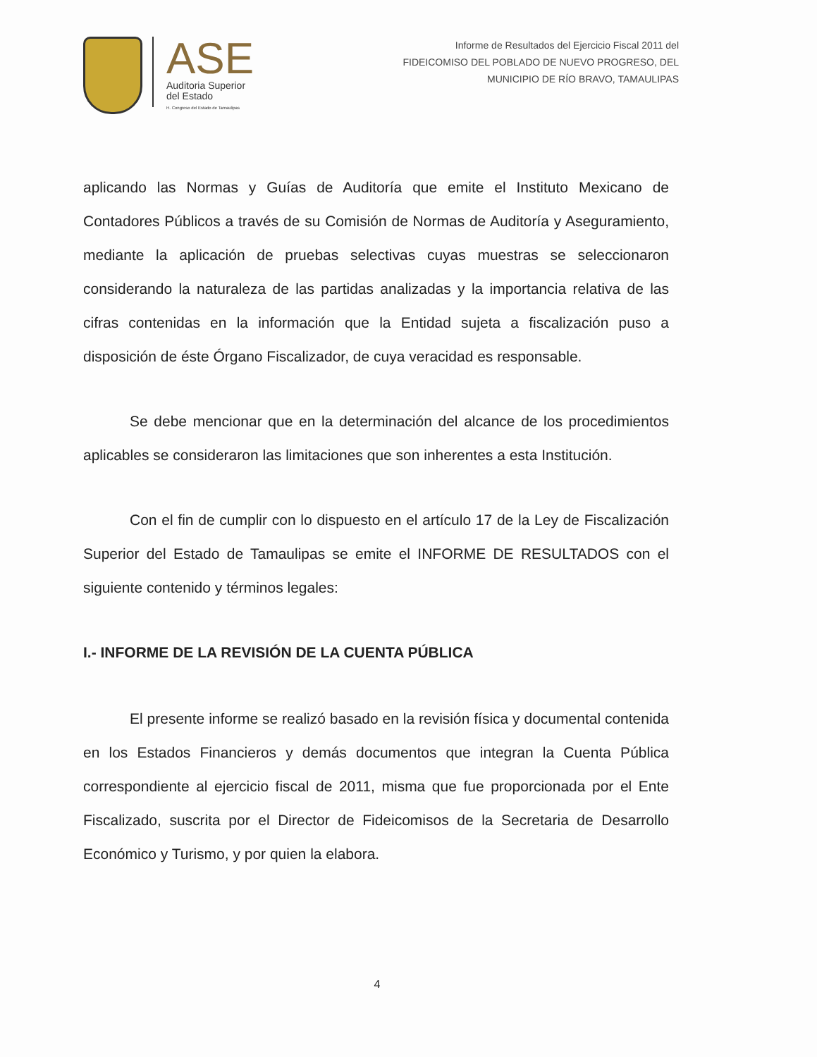ASE
Auditoria Superior
del Estado
H. Congreso del Estado de Tamaulipas
Informe de Resultados del Ejercicio Fiscal 2011 del
FIDEICOMISO DEL POBLADO DE NUEVO PROGRESO, DEL
MUNICIPIO DE RÍO BRAVO, TAMAULIPAS
aplicando las Normas y Guías de Auditoría que emite el Instituto Mexicano de Contadores Públicos a través de su Comisión de Normas de Auditoría y Aseguramiento, mediante la aplicación de pruebas selectivas cuyas muestras se seleccionaron considerando la naturaleza de las partidas analizadas y la importancia relativa de las cifras contenidas en la información que la Entidad sujeta a fiscalización puso a disposición de éste Órgano Fiscalizador, de cuya veracidad es responsable.
Se debe mencionar que en la determinación del alcance de los procedimientos aplicables se consideraron las limitaciones que son inherentes a esta Institución.
Con el fin de cumplir con lo dispuesto en el artículo 17 de la Ley de Fiscalización Superior del Estado de Tamaulipas se emite el INFORME DE RESULTADOS con el siguiente contenido y términos legales:
I.- INFORME DE LA REVISIÓN DE LA CUENTA PÚBLICA
El presente informe se realizó basado en la revisión física y documental contenida en los Estados Financieros y demás documentos que integran la Cuenta Pública correspondiente al ejercicio fiscal de 2011, misma que fue proporcionada por el Ente Fiscalizado, suscrita por el Director de Fideicomisos de la Secretaria de Desarrollo Económico y Turismo, y por quien la elabora.
4